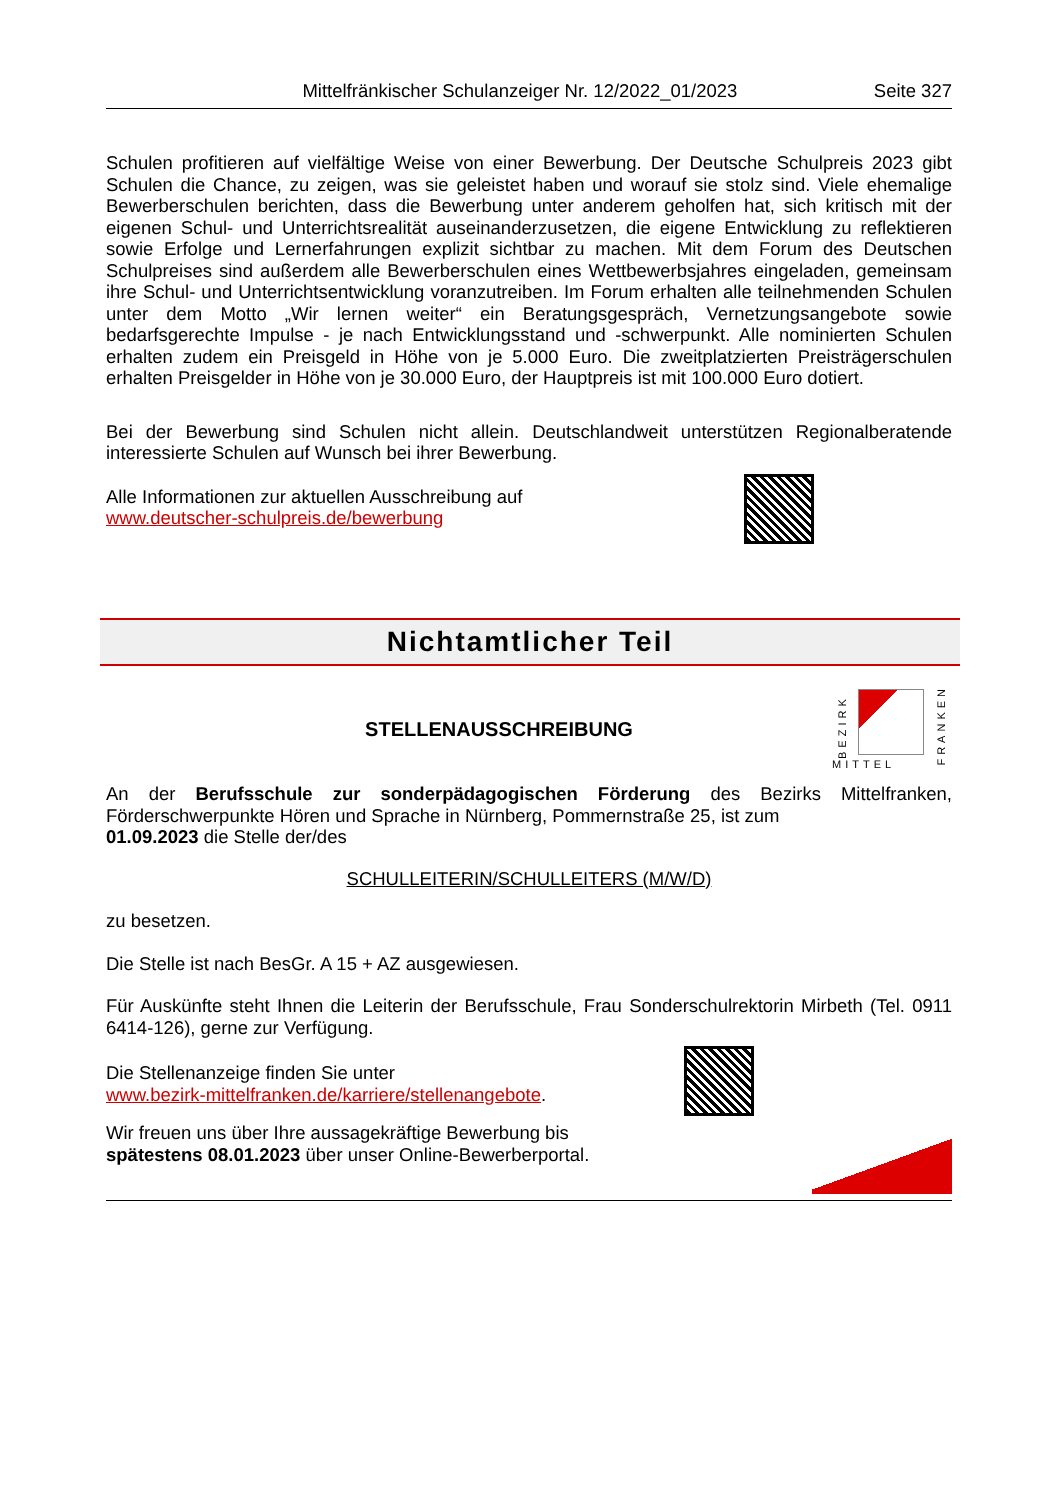Mittelfränkischer Schulanzeiger Nr. 12/2022_01/2023 Seite 327
Schulen profitieren auf vielfältige Weise von einer Bewerbung. Der Deutsche Schulpreis 2023 gibt Schulen die Chance, zu zeigen, was sie geleistet haben und worauf sie stolz sind. Viele ehemalige Bewerberschulen berichten, dass die Bewerbung unter anderem geholfen hat, sich kritisch mit der eigenen Schul- und Unterrichtsrealität auseinanderzusetzen, die eigene Entwicklung zu reflektieren sowie Erfolge und Lernerfahrungen explizit sichtbar zu machen. Mit dem Forum des Deutschen Schulpreises sind außerdem alle Bewerberschulen eines Wettbewerbsjahres eingeladen, gemeinsam ihre Schul- und Unterrichtsentwicklung voranzutreiben. Im Forum erhalten alle teilnehmenden Schulen unter dem Motto „Wir lernen weiter“ ein Beratungsgespräch, Vernetzungsangebote sowie bedarfsgerechte Impulse - je nach Entwicklungsstand und -schwerpunkt. Alle nominierten Schulen erhalten zudem ein Preisgeld in Höhe von je 5.000 Euro. Die zweitplatzierten Preisträgerschulen erhalten Preisgelder in Höhe von je 30.000 Euro, der Hauptpreis ist mit 100.000 Euro dotiert.
Bei der Bewerbung sind Schulen nicht allein. Deutschlandweit unterstützen Regionalberatende interessierte Schulen auf Wunsch bei ihrer Bewerbung.
Alle Informationen zur aktuellen Ausschreibung auf
www.deutscher-schulpreis.de/bewerbung
Nichtamtlicher Teil
STELLENAUSSCHREIBUNG
MITTEL
BEZIRK
FRANKEN
An der Berufsschule zur sonderpädagogischen Förderung des Bezirks Mittelfranken, Förderschwerpunkte Hören und Sprache in Nürnberg, Pommernstraße 25, ist zum
01.09.2023 die Stelle der/des
SCHULLEITERIN/SCHULLEITERS (M/W/D)
zu besetzen.
Die Stelle ist nach BesGr. A 15 + AZ ausgewiesen.
Für Auskünfte steht Ihnen die Leiterin der Berufsschule, Frau Sonderschulrektorin Mirbeth (Tel. 0911 6414-126), gerne zur Verfügung.
Die Stellenanzeige finden Sie unter
www.bezirk-mittelfranken.de/karriere/stellenangebote.
Wir freuen uns über Ihre aussagekräftige Bewerbung bis
spätestens 08.01.2023 über unser Online-Bewerberportal.